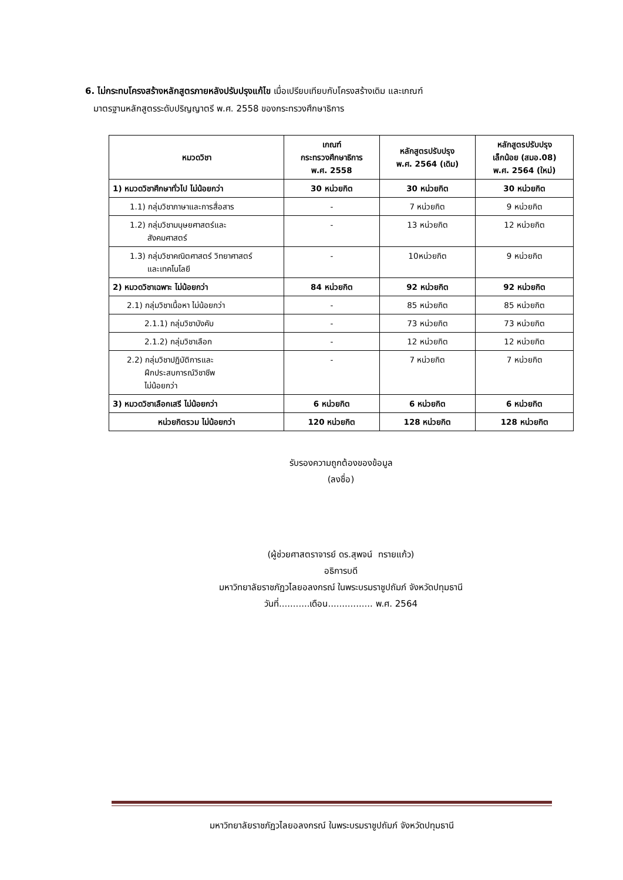6. ไม่กระทบโครงสร้างหลักสูตรภายหลังปรับปรุงแก้ไข เมื่อเปรียบเทียบกับโครงสร้างเดิม และเกณฑ์
มาตรฐานหลักสูตรระดับปริญญาตรี พ.ศ. 2558 ของกระทรวงศึกษาธิการ
| หมวดวิชา | เกณฑ์ กระทรวงศึกษาธิการ พ.ศ. 2558 | หลักสูตรปรับปรุง พ.ศ. 2564 (เดิม) | หลักสูตรปรับปรุง เล็กน้อย (สมอ.08) พ.ศ. 2564 (ใหม่) |
| --- | --- | --- | --- |
| 1) หมวดวิชาศึกษาทั่วไป ไม่น้อยกว่า | 30 หน่วยกิต | 30 หน่วยกิต | 30 หน่วยกิต |
| 1.1) กลุ่มวิชาภาษาและการสื่อสาร | - | 7 หน่วยกิต | 9 หน่วยกิต |
| 1.2) กลุ่มวิชามนุษยศาสตร์และ สังคมศาสตร์ | - | 13 หน่วยกิต | 12 หน่วยกิต |
| 1.3) กลุ่มวิชาคณิตศาสตร์ วิทยาศาสตร์ และเทคโนโลยี | - | 10หน่วยกิต | 9 หน่วยกิต |
| 2) หมวดวิชาเฉพาะ ไม่น้อยกว่า | 84 หน่วยกิต | 92 หน่วยกิต | 92 หน่วยกิต |
| 2.1) กลุ่มวิชาเนื้อหา ไม่น้อยกว่า | - | 85 หน่วยกิต | 85 หน่วยกิต |
| 2.1.1) กลุ่มวิชาบังคับ | - | 73 หน่วยกิต | 73 หน่วยกิต |
| 2.1.2) กลุ่มวิชาเลือก | - | 12 หน่วยกิต | 12 หน่วยกิต |
| 2.2) กลุ่มวิชาปฏิบัติการและ ฝึกประสบการณ์วิชาชีพ ไม่น้อยกว่า | - | 7 หน่วยกิต | 7 หน่วยกิต |
| 3) หมวดวิชาเลือกเสรี ไม่น้อยกว่า | 6 หน่วยกิต | 6 หน่วยกิต | 6 หน่วยกิต |
| หน่วยกิตรวม ไม่น้อยกว่า | 120 หน่วยกิต | 128 หน่วยกิต | 128 หน่วยกิต |
รับรองความถูกต้องของข้อมูล
(ลงชื่อ)
(ผู้ช่วยศาสตราจารย์ ดร.สุพจน์ ทรายแก้ว)
อธิการบดี
มหาวิทยาลัยราชภัฏวไลยอลงกรณ์ ในพระบรมราชูปถัมภ์ จังหวัดปทุมธานี
วันที่...........เดือน................ พ.ศ. 2564
มหาวิทยาลัยราชภัฏวไลยอลงกรณ์ ในพระบรมราชูปถัมภ์ จังหวัดปทุมธานี